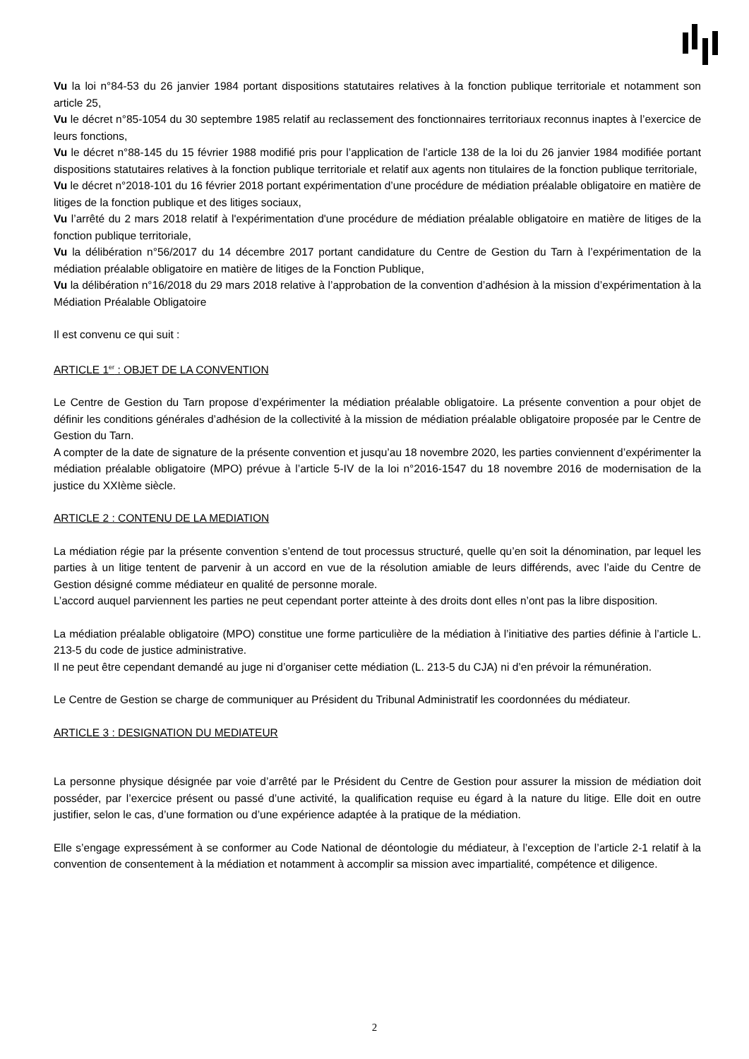Vu la loi n°84-53 du 26 janvier 1984 portant dispositions statutaires relatives à la fonction publique territoriale et notamment son article 25,
Vu le décret n°85-1054 du 30 septembre 1985 relatif au reclassement des fonctionnaires territoriaux reconnus inaptes à l’exercice de leurs fonctions,
Vu le décret n°88-145 du 15 février 1988 modifié pris pour l’application de l’article 138 de la loi du 26 janvier 1984 modifiée portant dispositions statutaires relatives à la fonction publique territoriale et relatif aux agents non titulaires de la fonction publique territoriale,
Vu le décret n°2018-101 du 16 février 2018 portant expérimentation d’une procédure de médiation préalable obligatoire en matière de litiges de la fonction publique et des litiges sociaux,
Vu l’arrêté du 2 mars 2018 relatif à l'expérimentation d'une procédure de médiation préalable obligatoire en matière de litiges de la fonction publique territoriale,
Vu la délibération n°56/2017 du 14 décembre 2017 portant candidature du Centre de Gestion du Tarn à l’expérimentation de la médiation préalable obligatoire en matière de litiges de la Fonction Publique,
Vu la délibération n°16/2018 du 29 mars 2018 relative à l’approbation de la convention d’adhésion à la mission d’expérimentation à la Médiation Préalable Obligatoire
Il est convenu ce qui suit :
ARTICLE 1<sup>er</sup> : OBJET DE LA CONVENTION
Le Centre de Gestion du Tarn propose d’expérimenter la médiation préalable obligatoire. La présente convention a pour objet de définir les conditions générales d’adhésion de la collectivité à la mission de médiation préalable obligatoire proposée par le Centre de Gestion du Tarn.
A compter de la date de signature de la présente convention et jusqu’au 18 novembre 2020, les parties conviennent d’expérimenter la médiation préalable obligatoire (MPO) prévue à l’article 5-IV de la loi n°2016-1547 du 18 novembre 2016 de modernisation de la justice du XXIème siècle.
ARTICLE 2 : CONTENU DE LA MEDIATION
La médiation régie par la présente convention s’entend de tout processus structuré, quelle qu’en soit la dénomination, par lequel les parties à un litige tentent de parvenir à un accord en vue de la résolution amiable de leurs différends, avec l’aide du Centre de Gestion désigné comme médiateur en qualité de personne morale.
L’accord auquel parviennent les parties ne peut cependant porter atteinte à des droits dont elles n’ont pas la libre disposition.
La médiation préalable obligatoire (MPO) constitue une forme particulière de la médiation à l’initiative des parties définie à l’article L. 213-5 du code de justice administrative.
Il ne peut être cependant demandé au juge ni d’organiser cette médiation (L. 213-5 du CJA) ni d’en prévoir la rémunération.
Le Centre de Gestion se charge de communiquer au Président du Tribunal Administratif les coordonnées du médiateur.
ARTICLE 3 : DESIGNATION DU MEDIATEUR
La personne physique désignée par voie d’arrêté par le Président du Centre de Gestion pour assurer la mission de médiation doit posséder, par l’exercice présent ou passé d’une activité, la qualification requise eu égard à la nature du litige. Elle doit en outre justifier, selon le cas, d’une formation ou d’une expérience adaptée à la pratique de la médiation.
Elle s’engage expressément à se conformer au Code National de déontologie du médiateur, à l’exception de l’article 2-1 relatif à la convention de consentement à la médiation et notamment à accomplir sa mission avec impartialité, compétence et diligence.
2